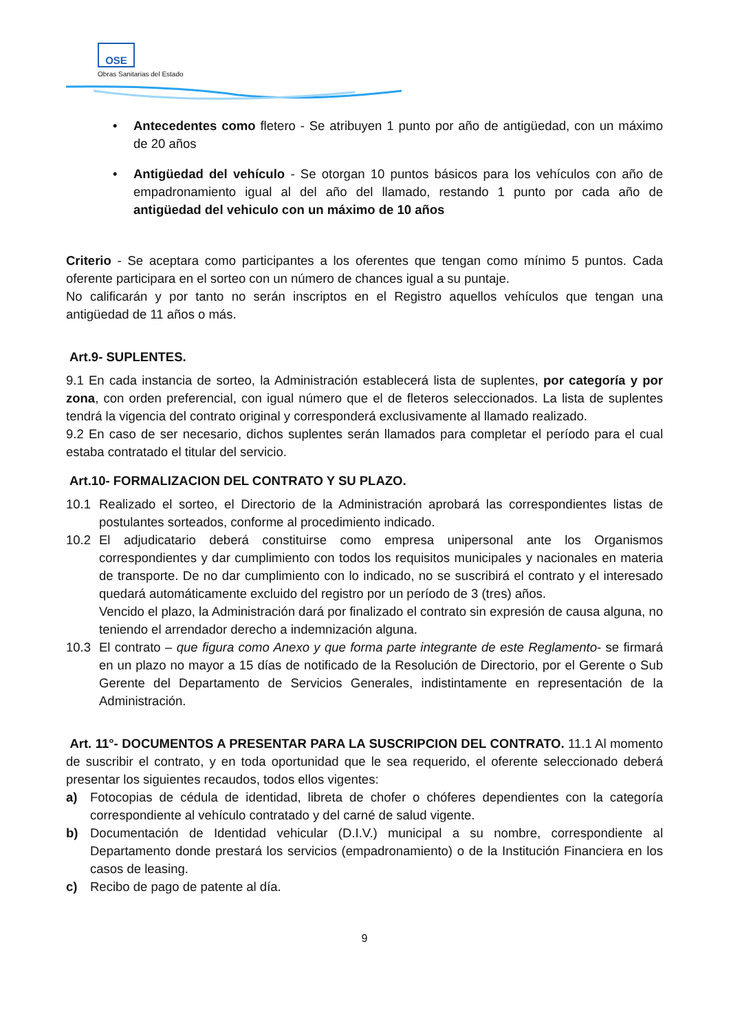OSE
Obras Sanitarias del Estado
• Antecedentes como fletero - Se atribuyen 1 punto por año de antigüedad, con un máximo de 20 años
• Antigüedad del vehículo - Se otorgan 10 puntos básicos para los vehículos con año de empadronamiento igual al del año del llamado, restando 1 punto por cada año de antigüedad del vehiculo con un máximo de 10 años
Criterio - Se aceptara como participantes a los oferentes que tengan como mínimo 5 puntos. Cada oferente participara en el sorteo con un número de chances igual a su puntaje.
No calificarán y por tanto no serán inscriptos en el Registro aquellos vehículos que tengan una antigüedad de 11 años o más.
Art.9- SUPLENTES.
9.1 En cada instancia de sorteo, la Administración establecerá lista de suplentes, por categoría y por zona, con orden preferencial, con igual número que el de fleteros seleccionados. La lista de suplentes tendrá la vigencia del contrato original y corresponderá exclusivamente al llamado realizado.
9.2 En caso de ser necesario, dichos suplentes serán llamados para completar el período para el cual estaba contratado el titular del servicio.
Art.10- FORMALIZACION DEL CONTRATO Y SU PLAZO.
10.1 Realizado el sorteo, el Directorio de la Administración aprobará las correspondientes listas de postulantes sorteados, conforme al procedimiento indicado.
10.2 El adjudicatario deberá constituirse como empresa unipersonal ante los Organismos correspondientes y dar cumplimiento con todos los requisitos municipales y nacionales en materia de transporte. De no dar cumplimiento con lo indicado, no se suscribirá el contrato y el interesado quedará automáticamente excluido del registro por un período de 3 (tres) años.
Vencido el plazo, la Administración dará por finalizado el contrato sin expresión de causa alguna, no teniendo el arrendador derecho a indemnización alguna.
10.3 El contrato – que figura como Anexo y que forma parte integrante de este Reglamento- se firmará en un plazo no mayor a 15 días de notificado de la Resolución de Directorio, por el Gerente o Sub Gerente del Departamento de Servicios Generales, indistintamente en representación de la Administración.
Art. 11°- DOCUMENTOS A PRESENTAR PARA LA SUSCRIPCION DEL CONTRATO. 11.1 Al momento de suscribir el contrato, y en toda oportunidad que le sea requerido, el oferente seleccionado deberá presentar los siguientes recaudos, todos ellos vigentes:
a) Fotocopias de cédula de identidad, libreta de chofer o chóferes dependientes con la categoría correspondiente al vehículo contratado y del carné de salud vigente.
b) Documentación de Identidad vehicular (D.I.V.) municipal a su nombre, correspondiente al Departamento donde prestará los servicios (empadronamiento) o de la Institución Financiera en los casos de leasing.
c) Recibo de pago de patente al día.
9